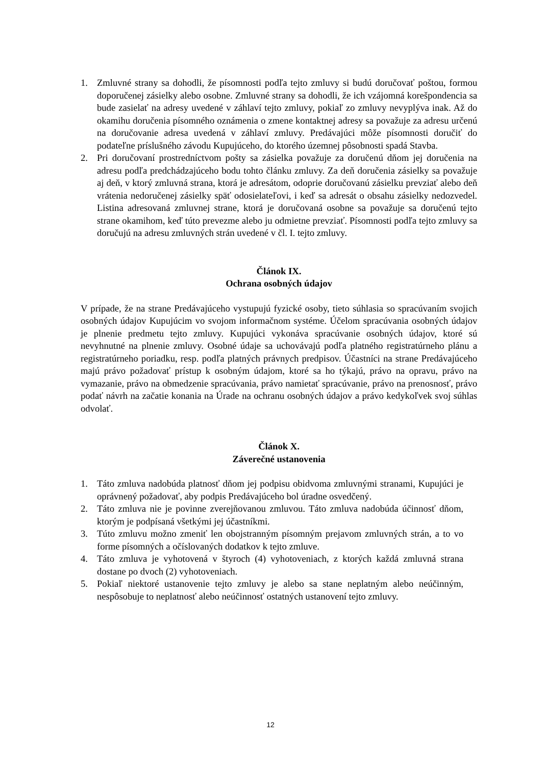1. Zmluvné strany sa dohodli, že písomnosti podľa tejto zmluvy si budú doručovať poštou, formou doporučenej zásielky alebo osobne. Zmluvné strany sa dohodli, že ich vzájomná korešpondencia sa bude zasielať na adresy uvedené v záhlaví tejto zmluvy, pokiaľ zo zmluvy nevyplýva inak. Až do okamihu doručenia písomného oznámenia o zmene kontaktnej adresy sa považuje za adresu určenú na doručovanie adresa uvedená v záhlaví zmluvy. Predávajúci môže písomnosti doručiť do podateľne príslušného závodu Kupujúceho, do ktorého územnej pôsobnosti spadá Stavba.
2. Pri doručovaní prostredníctvom pošty sa zásielka považuje za doručenú dňom jej doručenia na adresu podľa predchádzajúceho bodu tohto článku zmluvy. Za deň doručenia zásielky sa považuje aj deň, v ktorý zmluvná strana, ktorá je adresátom, odoprie doručovanú zásielku prevziať alebo deň vrátenia nedoručenej zásielky späť odosielateľovi, i keď sa adresát o obsahu zásielky nedozvedel. Listina adresovaná zmluvnej strane, ktorá je doručovaná osobne sa považuje sa doručenú tejto strane okamihom, keď túto prevezme alebo ju odmietne prevziať. Písomnosti podľa tejto zmluvy sa doručujú na adresu zmluvných strán uvedené v čl. I. tejto zmluvy.
Článok IX.
Ochrana osobných údajov
V prípade, že na strane Predávajúceho vystupujú fyzické osoby, tieto súhlasia so spracúvaním svojich osobných údajov Kupujúcim vo svojom informačnom systéme. Účelom spracúvania osobných údajov je plnenie predmetu tejto zmluvy. Kupujúci vykonáva spracúvanie osobných údajov, ktoré sú nevyhnutné na plnenie zmluvy. Osobné údaje sa uchovávajú podľa platného registratúrneho plánu a registratúrneho poriadku, resp. podľa platných právnych predpisov. Účastníci na strane Predávajúceho majú právo požadovať prístup k osobným údajom, ktoré sa ho týkajú, právo na opravu, právo na vymazanie, právo na obmedzenie spracúvania, právo namietať spracúvanie, právo na prenosnosť, právo podať návrh na začatie konania na Úrade na ochranu osobných údajov a právo kedykoľvek svoj súhlas odvolať.
Článok X.
Záverečné ustanovenia
1. Táto zmluva nadobúda platnosť dňom jej podpisu obidvoma zmluvnými stranami, Kupujúci je oprávnený požadovať, aby podpis Predávajúceho bol úradne osvedčený.
2. Táto zmluva nie je povinne zverejňovanou zmluvou. Táto zmluva nadobúda účinnosť dňom, ktorým je podpísaná všetkými jej účastníkmi.
3. Túto zmluvu možno zmeniť len obojstranným písomným prejavom zmluvných strán, a to vo forme písomných a očíslovaných dodatkov k tejto zmluve.
4. Táto zmluva je vyhotovená v štyroch (4) vyhotoveniach, z ktorých každá zmluvná strana dostane po dvoch (2) vyhotoveniach.
5. Pokiaľ niektoré ustanovenie tejto zmluvy je alebo sa stane neplatným alebo neúčinným, nespôsobuje to neplatnosť alebo neúčinnosť ostatných ustanovení tejto zmluvy.
12